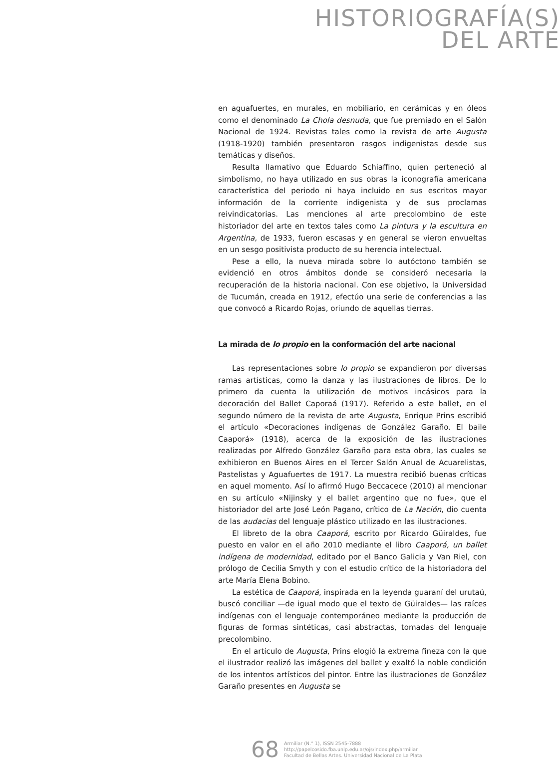HISTORIOGRAFÍA(S)
DEL ARTE
en aguafuertes, en murales, en mobiliario, en cerámicas y en óleos como el denominado La Chola desnuda, que fue premiado en el Salón Nacional de 1924. Revistas tales como la revista de arte Augusta (1918-1920) también presentaron rasgos indigenistas desde sus temáticas y diseños.
Resulta llamativo que Eduardo Schiaffino, quien perteneció al simbolismo, no haya utilizado en sus obras la iconografía americana característica del periodo ni haya incluido en sus escritos mayor información de la corriente indigenista y de sus proclamas reivindicatorias. Las menciones al arte precolombino de este historiador del arte en textos tales como La pintura y la escultura en Argentina, de 1933, fueron escasas y en general se vieron envueltas en un sesgo positivista producto de su herencia intelectual.
Pese a ello, la nueva mirada sobre lo autóctono también se evidenció en otros ámbitos donde se consideró necesaria la recuperación de la historia nacional. Con ese objetivo, la Universidad de Tucumán, creada en 1912, efectúo una serie de conferencias a las que convocó a Ricardo Rojas, oriundo de aquellas tierras.
La mirada de lo propio en la conformación del arte nacional
Las representaciones sobre lo propio se expandieron por diversas ramas artísticas, como la danza y las ilustraciones de libros. De lo primero da cuenta la utilización de motivos incásicos para la decoración del Ballet Caporaá (1917). Referido a este ballet, en el segundo número de la revista de arte Augusta, Enrique Prins escribió el artículo «Decoraciones indígenas de González Garaño. El baile Caaporá» (1918), acerca de la exposición de las ilustraciones realizadas por Alfredo González Garaño para esta obra, las cuales se exhibieron en Buenos Aires en el Tercer Salón Anual de Acuarelistas, Pastelistas y Aguafuertes de 1917. La muestra recibió buenas críticas en aquel momento. Así lo afirmó Hugo Beccacece (2010) al mencionar en su artículo «Nijinsky y el ballet argentino que no fue», que el historiador del arte José León Pagano, crítico de La Nación, dio cuenta de las audacias del lenguaje plástico utilizado en las ilustraciones.
El libreto de la obra Caaporá, escrito por Ricardo Güiraldes, fue puesto en valor en el año 2010 mediante el libro Caaporá, un ballet indígena de modernidad, editado por el Banco Galicia y Van Riel, con prólogo de Cecilia Smyth y con el estudio crítico de la historiadora del arte María Elena Bobino.
La estética de Caaporá, inspirada en la leyenda guaraní del urutaú, buscó conciliar —de igual modo que el texto de Güiraldes— las raíces indígenas con el lenguaje contemporáneo mediante la producción de figuras de formas sintéticas, casi abstractas, tomadas del lenguaje precolombino.
En el artículo de Augusta, Prins elogió la extrema fineza con la que el ilustrador realizó las imágenes del ballet y exaltó la noble condición de los intentos artísticos del pintor. Entre las ilustraciones de González Garaño presentes en Augusta se
68
Armiliar (N.° 1), ISSN 2545-7888
http://papelcosido.fba.unlp.edu.ar/ojs/index.php/armiliar
Facultad de Bellas Artes. Universidad Nacional de La Plata